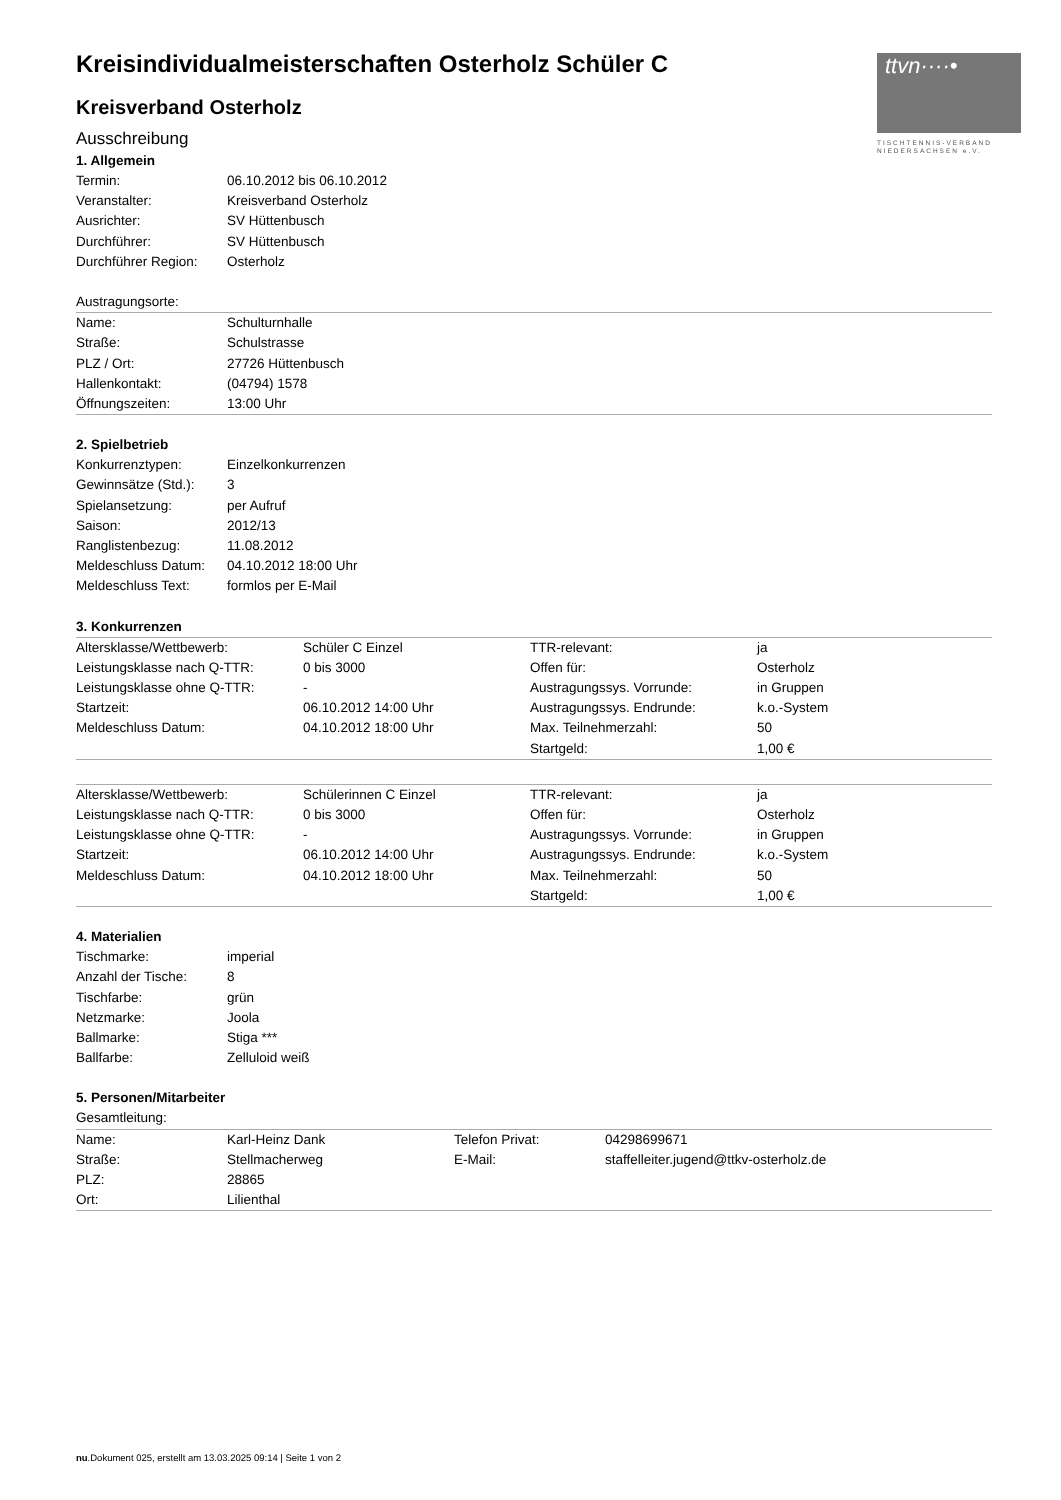ttvn····•
TISCHTENNIS-VERBAND NIEDERSACHSEN e.V.
Kreisindividualmeisterschaften Osterholz Schüler C
Kreisverband Osterholz
Ausschreibung
1. Allgemein
| Termin: | 06.10.2012 bis 06.10.2012 |
| Veranstalter: | Kreisverband Osterholz |
| Ausrichter: | SV Hüttenbusch |
| Durchführer: | SV Hüttenbusch |
| Durchführer Region: | Osterholz |
| Austragungsorte: | |
| Name: | Schulturnhalle |
| Straße: | Schulstrasse |
| PLZ / Ort: | 27726 Hüttenbusch |
| Hallenkontakt: | (04794) 1578 |
| Öffnungszeiten: | 13:00 Uhr |
2. Spielbetrieb
| Konkurrenztypen: | Einzelkonkurrenzen |
| Gewinnsätze (Std.): | 3 |
| Spielansetzung: | per Aufruf |
| Saison: | 2012/13 |
| Ranglistenbezug: | 11.08.2012 |
| Meldeschluss Datum: | 04.10.2012 18:00 Uhr |
| Meldeschluss Text: | formlos per E-Mail |
3. Konkurrenzen
| Altersklasse/Wettbewerb: | Schüler C Einzel | TTR-relevant: | ja |
| Leistungsklasse nach Q-TTR: | 0 bis 3000 | Offen für: | Osterholz |
| Leistungsklasse ohne Q-TTR: | - | Austragungssys. Vorrunde: | in Gruppen |
| Startzeit: | 06.10.2012 14:00 Uhr | Austragungssys. Endrunde: | k.o.-System |
| Meldeschluss Datum: | 04.10.2012 18:00 Uhr | Max. Teilnehmerzahl: | 50 |
| | | Startgeld: | 1,00 € |
| Altersklasse/Wettbewerb: | Schülerinnen C Einzel | TTR-relevant: | ja |
| Leistungsklasse nach Q-TTR: | 0 bis 3000 | Offen für: | Osterholz |
| Leistungsklasse ohne Q-TTR: | - | Austragungssys. Vorrunde: | in Gruppen |
| Startzeit: | 06.10.2012 14:00 Uhr | Austragungssys. Endrunde: | k.o.-System |
| Meldeschluss Datum: | 04.10.2012 18:00 Uhr | Max. Teilnehmerzahl: | 50 |
| | | Startgeld: | 1,00 € |
4. Materialien
| Tischmarke: | imperial |
| Anzahl der Tische: | 8 |
| Tischfarbe: | grün |
| Netzmarke: | Joola |
| Ballmarke: | Stiga *** |
| Ballfarbe: | Zelluloid weiß |
5. Personen/Mitarbeiter
| Gesamtleitung: | | | |
| Name: | Karl-Heinz Dank | Telefon Privat: | 04298699671 |
| Straße: | Stellmacherweg | E-Mail: | staffelleiter.jugend@ttkv-osterholz.de |
| PLZ: | 28865 | | |
| Ort: | Lilienthal | | |
nu.Dokument 025, erstellt am 13.03.2025 09:14 | Seite 1 von 2